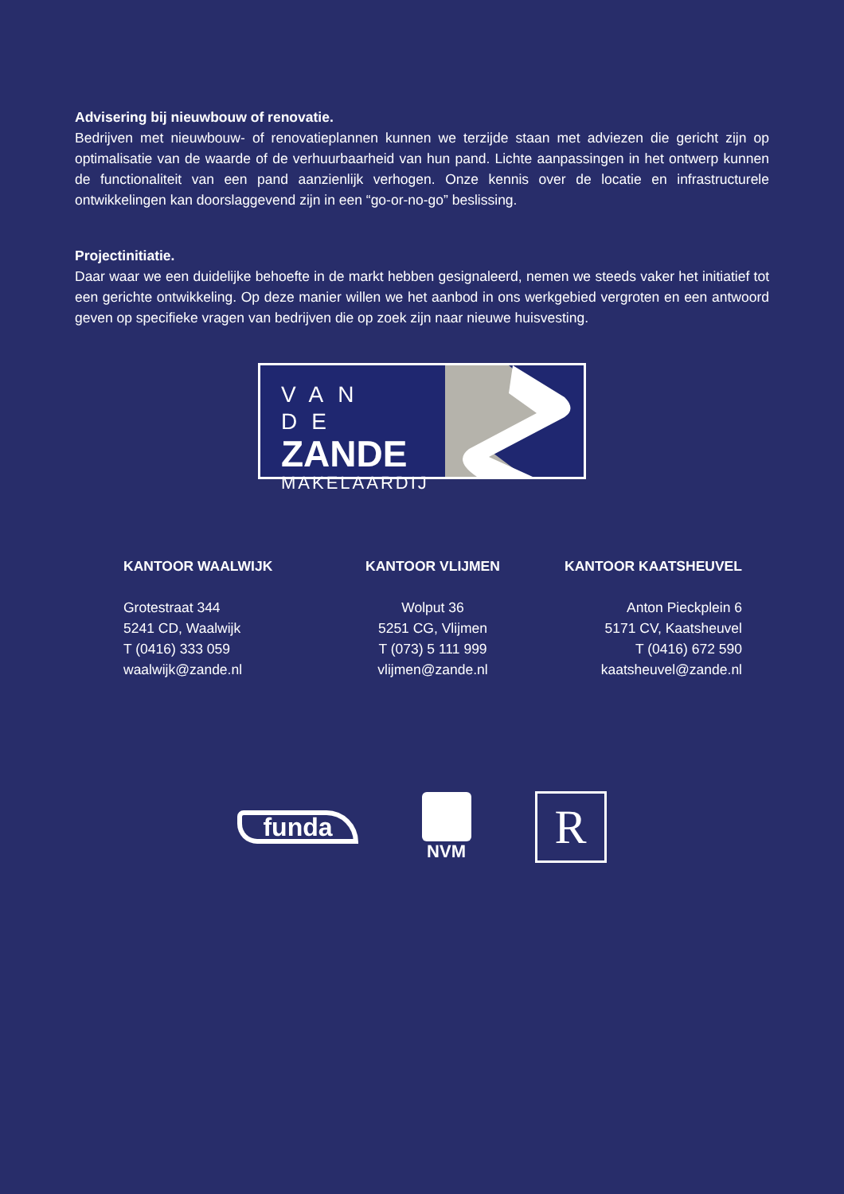Advisering bij nieuwbouw of renovatie.
Bedrijven met nieuwbouw- of renovatieplannen kunnen we terzijde staan met adviezen die gericht zijn op optimalisatie van de waarde of de verhuurbaarheid van hun pand. Lichte aanpassingen in het ontwerp kunnen de functionaliteit van een pand aanzienlijk verhogen. Onze kennis over de locatie en infrastructurele ontwikkelingen kan doorslaggevend zijn in een “go-or-no-go” beslissing.
Projectinitiatie.
Daar waar we een duidelijke behoefte in de markt hebben gesignaleerd, nemen we steeds vaker het initiatief tot een gerichte ontwikkeling. Op deze manier willen we het aanbod in ons werkgebied vergroten en een antwoord geven op specifieke vragen van bedrijven die op zoek zijn naar nieuwe huisvesting.
VAN DE
ZANDE
MAKELAARDIJ
KANTOOR WAALWIJK
Grotestraat 344
5241 CD, Waalwijk
T (0416) 333 059
waalwijk@zande.nl
KANTOOR VLIJMEN
Wolput 36
5251 CG, Vlijmen
T (073) 5 111 999
vlijmen@zande.nl
KANTOOR KAATSHEUVEL
Anton Pieckplein 6
5171 CV, Kaatsheuvel
T (0416) 672 590
kaatsheuvel@zande.nl
funda
NVM
R